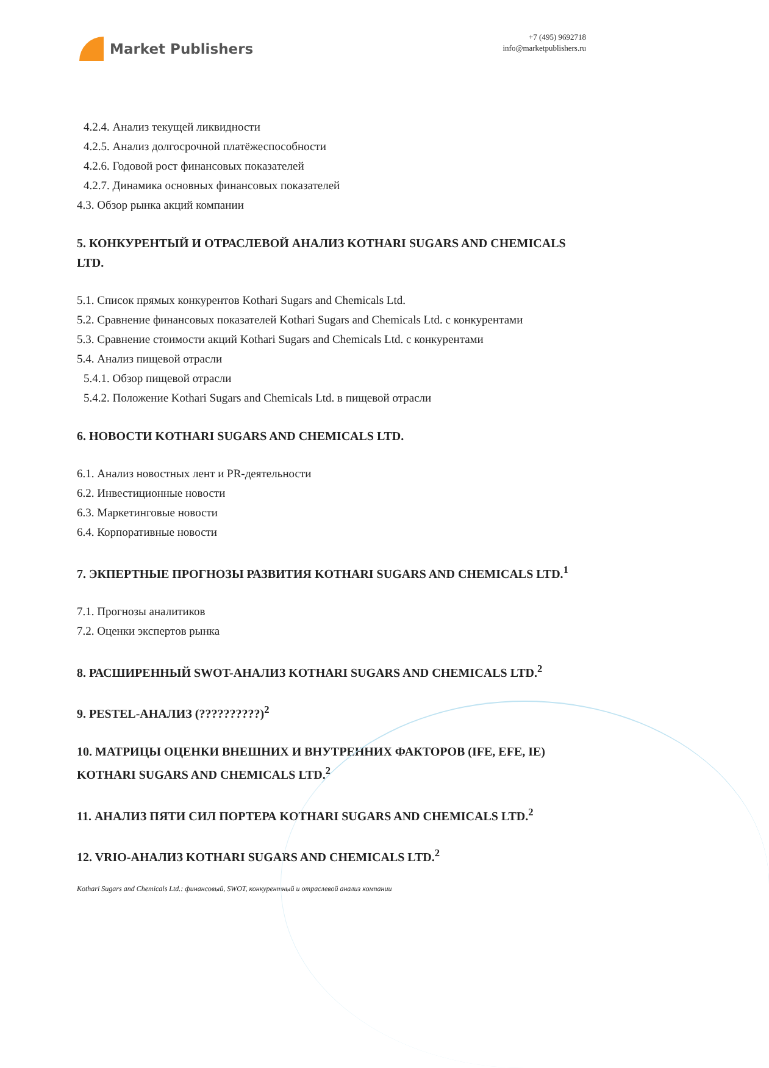Market Publishers
+7 (495) 9692718
info@marketpublishers.ru
4.2.4. Анализ текущей ликвидности
4.2.5. Анализ долгосрочной платёжеспособности
4.2.6. Годовой рост финансовых показателей
4.2.7. Динамика основных финансовых показателей
4.3. Обзор рынка акций компании
5. КОНКУРЕНТЫЙ И ОТРАСЛЕВОЙ АНАЛИЗ KOTHARI SUGARS AND CHEMICALS LTD.
5.1. Список прямых конкурентов Kothari Sugars and Chemicals Ltd.
5.2. Сравнение финансовых показателей Kothari Sugars and Chemicals Ltd. с конкурентами
5.3. Сравнение стоимости акций Kothari Sugars and Chemicals Ltd. с конкурентами
5.4. Анализ пищевой отрасли
5.4.1. Обзор пищевой отрасли
5.4.2. Положение Kothari Sugars and Chemicals Ltd. в пищевой отрасли
6. НОВОСТИ KOTHARI SUGARS AND CHEMICALS LTD.
6.1. Анализ новостных лент и PR-деятельности
6.2. Инвестиционные новости
6.3. Маркетинговые новости
6.4. Корпоративные новости
7. ЭКПЕРТНЫЕ ПРОГНОЗЫ РАЗВИТИЯ KOTHARI SUGARS AND CHEMICALS LTD.<sup>1</sup>
7.1. Прогнозы аналитиков
7.2. Оценки экспертов рынка
8. РАСШИРЕННЫЙ SWOT-АНАЛИЗ KOTHARI SUGARS AND CHEMICALS LTD.<sup>2</sup>
9. PESTEL-АНАЛИЗ (??????????)<sup>2</sup>
10. МАТРИЦЫ ОЦЕНКИ ВНЕШНИХ И ВНУТРЕННИХ ФАКТОРОВ (IFE, EFE, IE) KOTHARI SUGARS AND CHEMICALS LTD.<sup>2</sup>
11. АНАЛИЗ ПЯТИ СИЛ ПОРТЕРА KOTHARI SUGARS AND CHEMICALS LTD.<sup>2</sup>
12. VRIO-АНАЛИЗ KOTHARI SUGARS AND CHEMICALS LTD.<sup>2</sup>
Kothari Sugars and Chemicals Ltd.: финансовый, SWOT, конкурентный и отраслевой анализ компании